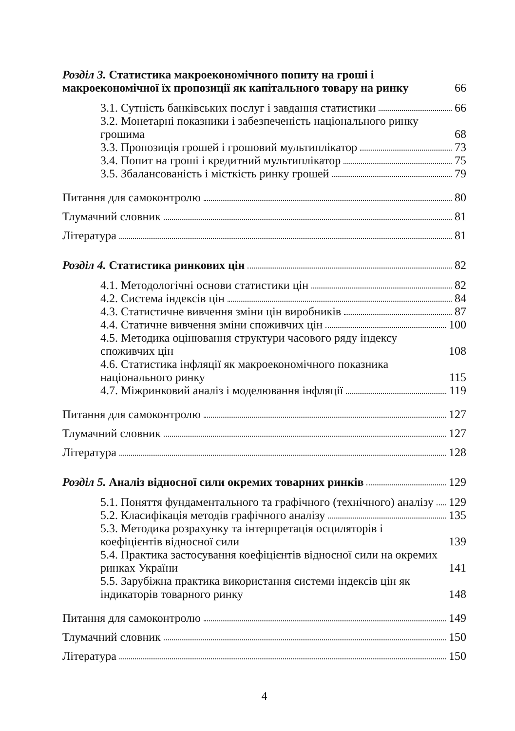Розділ 3. Статистика макроекономічного попиту на гроші і макроекономічної їх пропозиції як капітального товару на ринку 66
3.1. Сутність банківських послуг і завдання статистики 66
3.2. Монетарні показники і забезпеченість національного ринку грошима 68
3.3. Пропозиція грошей і грошовий мультиплікатор 73
3.4. Попит на гроші і кредитний мультиплікатор 75
3.5. Збалансованість і місткість ринку грошей 79
Питання для самоконтролю 80
Тлумачний словник 81
Література 81
Розділ 4. Статистика ринкових цін 82
4.1. Методологічні основи статистики цін 82
4.2. Система індексів цін 84
4.3. Статистичне вивчення зміни цін виробників 87
4.4. Статичне вивчення зміни споживчих цін 100
4.5. Методика оцінювання структури часового ряду індексу споживчих цін 108
4.6. Статистика інфляції як макроекономічного показника національного ринку 115
4.7. Міжринковий аналіз і моделювання інфляції 119
Питання для самоконтролю 127
Тлумачний словник 127
Література 128
Розділ 5. Аналіз відносної сили окремих товарних ринків 129
5.1. Поняття фундаментального та графічного (технічного) аналізу 129
5.2. Класифікація методів графічного аналізу 135
5.3. Методика розрахунку та інтерпретація осциляторів і коефіцієнтів відносної сили 139
5.4. Практика застосування коефіцієнтів відносної сили на окремих ринках України 141
5.5. Зарубіжна практика використання системи індексів цін як індикаторів товарного ринку 148
Питання для самоконтролю 149
Тлумачний словник 150
Література 150
4